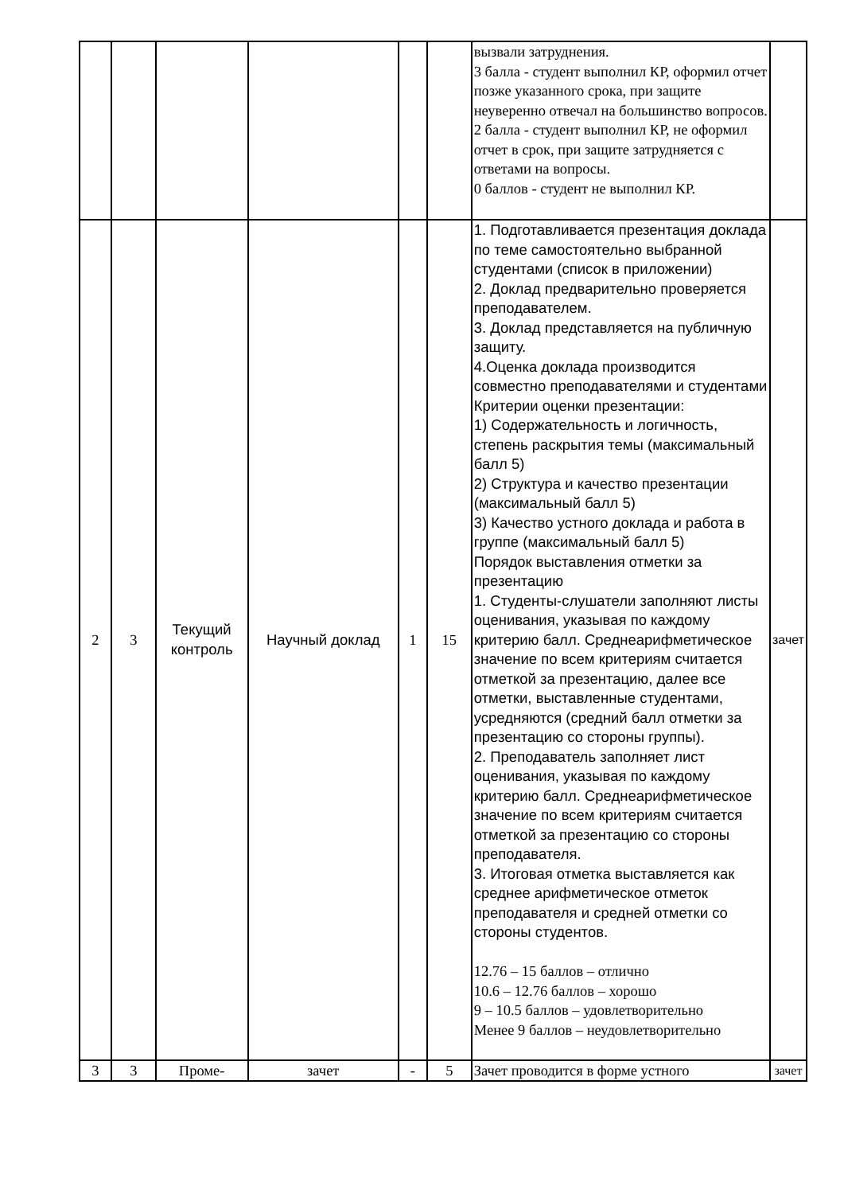| | | | | | | вызвали затруднения. 3 балла - студент выполнил КР, оформил отчет позже указанного срока, при защите неуверенно отвечал на большинство вопросов. 2 балла - студент выполнил КР, не оформил отчет в срок, при защите затрудняется с ответами на вопросы. 0 баллов - студент не выполнил КР. | |
| 2 | 3 | Текущий контроль | Научный доклад | 1 | 15 | 1. Подготавливается презентация доклада по теме самостоятельно выбранной студентами (список в приложении) 2. Доклад предварительно проверяется преподавателем. 3. Доклад представляется на публичную защиту. 4.Оценка доклада производится совместно преподавателями и студентами Критерии оценки презентации: 1) Содержательность и логичность, степень раскрытия темы (максимальный балл 5) 2) Структура и качество презентации (максимальный балл 5) 3) Качество устного доклада и работа в группе (максимальный балл 5) Порядок выставления отметки за презентацию 1. Студенты-слушатели заполняют листы оценивания, указывая по каждому критерию балл. Среднеарифметическое значение по всем критериям считается отметкой за презентацию, далее все отметки, выставленные студентами, усредняются (средний балл отметки за презентацию со стороны группы). 2. Преподаватель заполняет лист оценивания, указывая по каждому критерию балл. Среднеарифметическое значение по всем критериям считается отметкой за презентацию со стороны преподавателя. 3. Итоговая отметка выставляется как среднее арифметическое отметок преподавателя и средней отметки со стороны студентов. 12.76 – 15 баллов – отлично 10.6 – 12.76 баллов – хорошо 9 – 10.5 баллов – удовлетворительно Менее 9 баллов – неудовлетворительно | зачет |
| 3 | 3 | Проме- | зачет | - | 5 | Зачет проводится в форме устного | зачет |